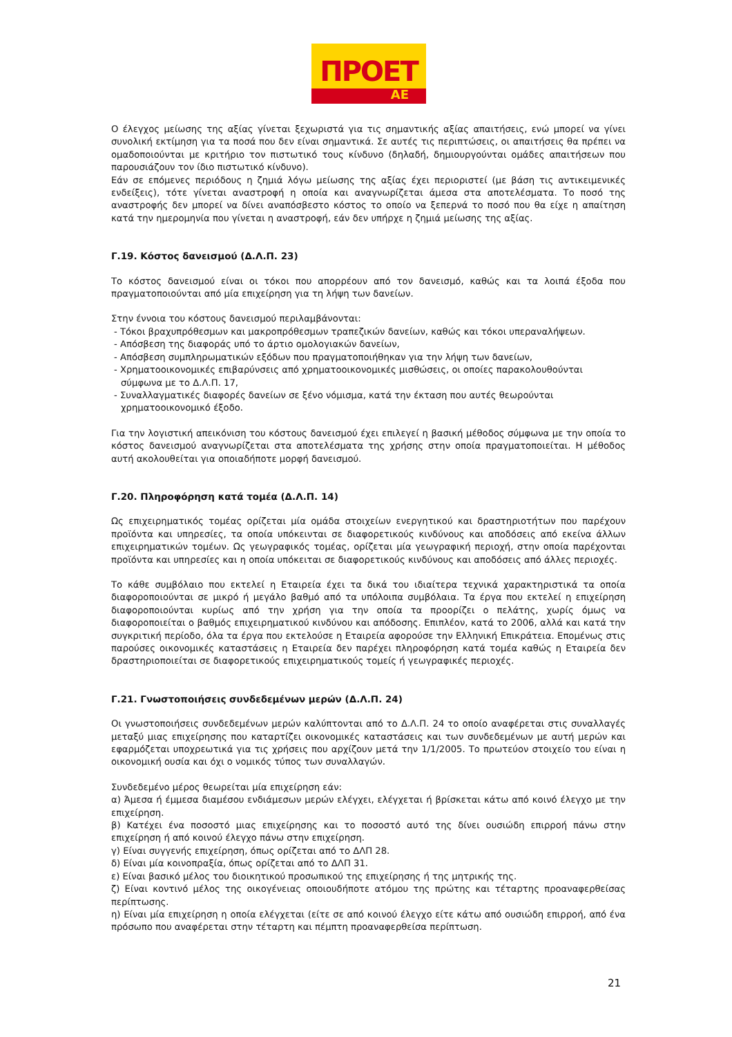ΠΡΟΕΤ
ΑΕ
Ο έλεγχος μείωσης της αξίας γίνεται ξεχωριστά για τις σημαντικής αξίας απαιτήσεις, ενώ μπορεί να γίνει συνολική εκτίμηση για τα ποσά που δεν είναι σημαντικά. Σε αυτές τις περιπτώσεις, οι απαιτήσεις θα πρέπει να ομαδοποιούνται με κριτήριο τον πιστωτικό τους κίνδυνο (δηλαδή, δημιουργούνται ομάδες απαιτήσεων που παρουσιάζουν τον ίδιο πιστωτικό κίνδυνο).
Εάν σε επόμενες περιόδους η ζημιά λόγω μείωσης της αξίας έχει περιοριστεί (με βάση τις αντικειμενικές ενδείξεις), τότε γίνεται αναστροφή η οποία και αναγνωρίζεται άμεσα στα αποτελέσματα. Το ποσό της αναστροφής δεν μπορεί να δίνει αναπόσβεστο κόστος το οποίο να ξεπερνά το ποσό που θα είχε η απαίτηση κατά την ημερομηνία που γίνεται η αναστροφή, εάν δεν υπήρχε η ζημιά μείωσης της αξίας.
Γ.19. Κόστος δανεισμού (Δ.Λ.Π. 23)
Το κόστος δανεισμού είναι οι τόκοι που απορρέουν από τον δανεισμό, καθώς και τα λοιπά έξοδα που πραγματοποιούνται από μία επιχείρηση για τη λήψη των δανείων.
Στην έννοια του κόστους δανεισμού περιλαμβάνονται:
- Τόκοι βραχυπρόθεσμων και μακροπρόθεσμων τραπεζικών δανείων, καθώς και τόκοι υπεραναλήψεων.
- Απόσβεση της διαφοράς υπό το άρτιο ομολογιακών δανείων,
- Απόσβεση συμπληρωματικών εξόδων που πραγματοποιήθηκαν για την λήψη των δανείων,
- Χρηματοοικονομικές επιβαρύνσεις από χρηματοοικονομικές μισθώσεις, οι οποίες παρακολουθούνται σύμφωνα με το Δ.Λ.Π. 17,
- Συναλλαγματικές διαφορές δανείων σε ξένο νόμισμα, κατά την έκταση που αυτές θεωρούνται χρηματοοικονομικό έξοδο.
Για την λογιστική απεικόνιση του κόστους δανεισμού έχει επιλεγεί η βασική μέθοδος σύμφωνα με την οποία το κόστος δανεισμού αναγνωρίζεται στα αποτελέσματα της χρήσης στην οποία πραγματοποιείται. Η μέθοδος αυτή ακολουθείται για οποιαδήποτε μορφή δανεισμού.
Γ.20. Πληροφόρηση κατά τομέα (Δ.Λ.Π. 14)
Ως επιχειρηματικός τομέας ορίζεται μία ομάδα στοιχείων ενεργητικού και δραστηριοτήτων που παρέχουν προϊόντα και υπηρεσίες, τα οποία υπόκεινται σε διαφορετικούς κινδύνους και αποδόσεις από εκείνα άλλων επιχειρηματικών τομέων. Ως γεωγραφικός τομέας, ορίζεται μία γεωγραφική περιοχή, στην οποία παρέχονται προϊόντα και υπηρεσίες και η οποία υπόκειται σε διαφορετικούς κινδύνους και αποδόσεις από άλλες περιοχές.
Το κάθε συμβόλαιο που εκτελεί η Εταιρεία έχει τα δικά του ιδιαίτερα τεχνικά χαρακτηριστικά τα οποία διαφοροποιούνται σε μικρό ή μεγάλο βαθμό από τα υπόλοιπα συμβόλαια. Τα έργα που εκτελεί η επιχείρηση διαφοροποιούνται κυρίως από την χρήση για την οποία τα προορίζει ο πελάτης, χωρίς όμως να διαφοροποιείται ο βαθμός επιχειρηματικού κινδύνου και απόδοσης. Επιπλέον, κατά το 2006, αλλά και κατά την συγκριτική περίοδο, όλα τα έργα που εκτελούσε η Εταιρεία αφορούσε την Ελληνική Επικράτεια. Επομένως στις παρούσες οικονομικές καταστάσεις η Εταιρεία δεν παρέχει πληροφόρηση κατά τομέα καθώς η Εταιρεία δεν δραστηριοποιείται σε διαφορετικούς επιχειρηματικούς τομείς ή γεωγραφικές περιοχές.
Γ.21. Γνωστοποιήσεις συνδεδεμένων μερών (Δ.Λ.Π. 24)
Οι γνωστοποιήσεις συνδεδεμένων μερών καλύπτονται από το Δ.Λ.Π. 24 το οποίο αναφέρεται στις συναλλαγές μεταξύ μιας επιχείρησης που καταρτίζει οικονομικές καταστάσεις και των συνδεδεμένων με αυτή μερών και εφαρμόζεται υποχρεωτικά για τις χρήσεις που αρχίζουν μετά την 1/1/2005. Το πρωτεύον στοιχείο του είναι η οικονομική ουσία και όχι ο νομικός τύπος των συναλλαγών.
Συνδεδεμένο μέρος θεωρείται μία επιχείρηση εάν:
α) Άμεσα ή έμμεσα διαμέσου ενδιάμεσων μερών ελέγχει, ελέγχεται ή βρίσκεται κάτω από κοινό έλεγχο με την επιχείρηση.
β) Κατέχει ένα ποσοστό μιας επιχείρησης και το ποσοστό αυτό της δίνει ουσιώδη επιρροή πάνω στην επιχείρηση ή από κοινού έλεγχο πάνω στην επιχείρηση.
γ) Είναι συγγενής επιχείρηση, όπως ορίζεται από το ΔΛΠ 28.
δ) Είναι μία κοινοπραξία, όπως ορίζεται από το ΔΛΠ 31.
ε) Είναι βασικό μέλος του διοικητικού προσωπικού της επιχείρησης ή της μητρικής της.
ζ) Είναι κοντινό μέλος της οικογένειας οποιουδήποτε ατόμου της πρώτης και τέταρτης προαναφερθείσας περίπτωσης.
η) Είναι μία επιχείρηση η οποία ελέγχεται (είτε σε από κοινού έλεγχο είτε κάτω από ουσιώδη επιρροή, από ένα πρόσωπο που αναφέρεται στην τέταρτη και πέμπτη προαναφερθείσα περίπτωση.
21